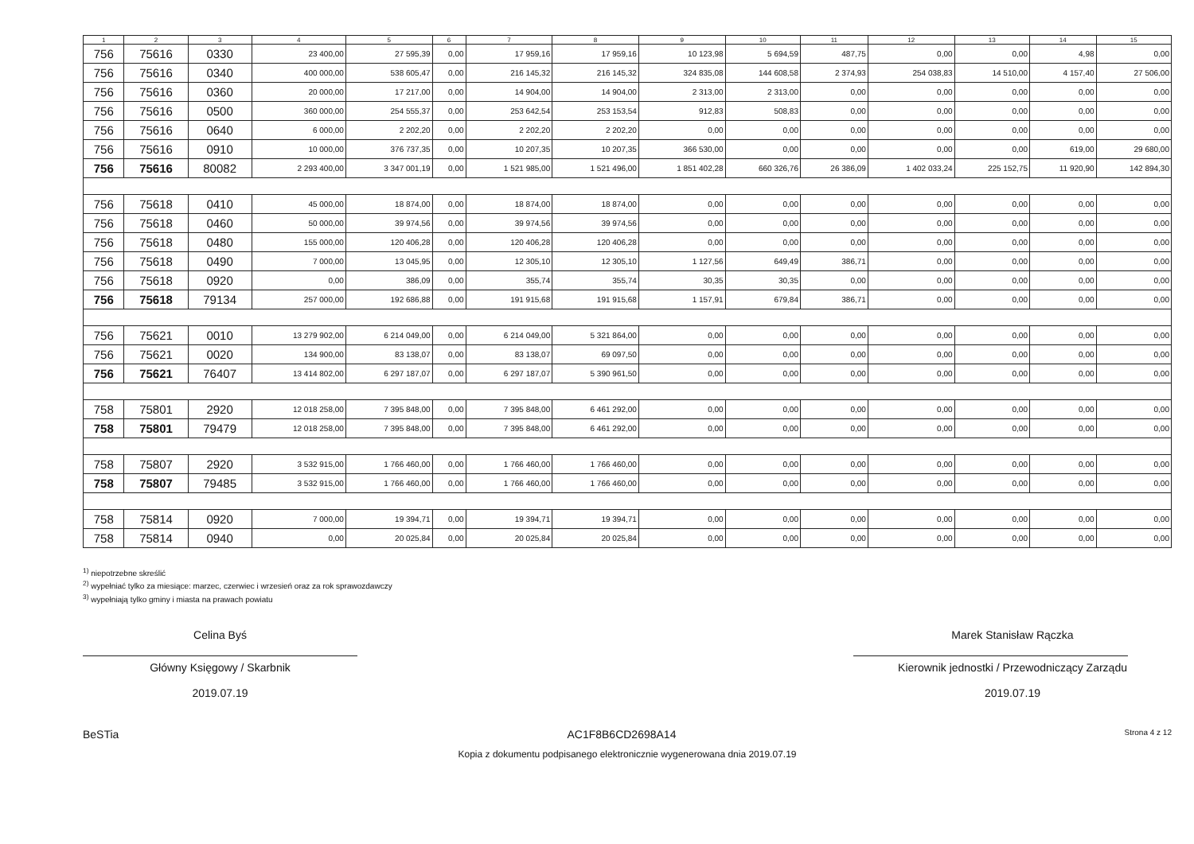| 1 | 2 | 3 | 4 | 5 | 6 | 7 | 8 | 9 | 10 | 11 | 12 | 13 | 14 | 15 |
| --- | --- | --- | --- | --- | --- | --- | --- | --- | --- | --- | --- | --- | --- | --- |
| 756 | 75616 | 0330 | 23 400,00 | 27 595,39 | 0,00 | 17 959,16 | 17 959,16 | 10 123,98 | 5 694,59 | 487,75 | 0,00 | 0,00 | 4,98 | 0,00 |
| 756 | 75616 | 0340 | 400 000,00 | 538 605,47 | 0,00 | 216 145,32 | 216 145,32 | 324 835,08 | 144 608,58 | 2 374,93 | 254 038,83 | 14 510,00 | 4 157,40 | 27 506,00 |
| 756 | 75616 | 0360 | 20 000,00 | 17 217,00 | 0,00 | 14 904,00 | 14 904,00 | 2 313,00 | 2 313,00 | 0,00 | 0,00 | 0,00 | 0,00 | 0,00 |
| 756 | 75616 | 0500 | 360 000,00 | 254 555,37 | 0,00 | 253 642,54 | 253 153,54 | 912,83 | 508,83 | 0,00 | 0,00 | 0,00 | 0,00 | 0,00 |
| 756 | 75616 | 0640 | 6 000,00 | 2 202,20 | 0,00 | 2 202,20 | 2 202,20 | 0,00 | 0,00 | 0,00 | 0,00 | 0,00 | 0,00 | 0,00 |
| 756 | 75616 | 0910 | 10 000,00 | 376 737,35 | 0,00 | 10 207,35 | 10 207,35 | 366 530,00 | 0,00 | 0,00 | 0,00 | 0,00 | 619,00 | 29 680,00 |
| 756 | 75616 | 80082 | 2 293 400,00 | 3 347 001,19 | 0,00 | 1 521 985,00 | 1 521 496,00 | 1 851 402,28 | 660 326,76 | 26 386,09 | 1 402 033,24 | 225 152,75 | 11 920,90 | 142 894,30 |
| 756 | 75618 | 0410 | 45 000,00 | 18 874,00 | 0,00 | 18 874,00 | 18 874,00 | 0,00 | 0,00 | 0,00 | 0,00 | 0,00 | 0,00 | 0,00 |
| 756 | 75618 | 0460 | 50 000,00 | 39 974,56 | 0,00 | 39 974,56 | 39 974,56 | 0,00 | 0,00 | 0,00 | 0,00 | 0,00 | 0,00 | 0,00 |
| 756 | 75618 | 0480 | 155 000,00 | 120 406,28 | 0,00 | 120 406,28 | 120 406,28 | 0,00 | 0,00 | 0,00 | 0,00 | 0,00 | 0,00 | 0,00 |
| 756 | 75618 | 0490 | 7 000,00 | 13 045,95 | 0,00 | 12 305,10 | 12 305,10 | 1 127,56 | 649,49 | 386,71 | 0,00 | 0,00 | 0,00 | 0,00 |
| 756 | 75618 | 0920 | 0,00 | 386,09 | 0,00 | 355,74 | 355,74 | 30,35 | 30,35 | 0,00 | 0,00 | 0,00 | 0,00 | 0,00 |
| 756 | 75618 | 79134 | 257 000,00 | 192 686,88 | 0,00 | 191 915,68 | 191 915,68 | 1 157,91 | 679,84 | 386,71 | 0,00 | 0,00 | 0,00 | 0,00 |
| 756 | 75621 | 0010 | 13 279 902,00 | 6 214 049,00 | 0,00 | 6 214 049,00 | 5 321 864,00 | 0,00 | 0,00 | 0,00 | 0,00 | 0,00 | 0,00 | 0,00 |
| 756 | 75621 | 0020 | 134 900,00 | 83 138,07 | 0,00 | 83 138,07 | 69 097,50 | 0,00 | 0,00 | 0,00 | 0,00 | 0,00 | 0,00 | 0,00 |
| 756 | 75621 | 76407 | 13 414 802,00 | 6 297 187,07 | 0,00 | 6 297 187,07 | 5 390 961,50 | 0,00 | 0,00 | 0,00 | 0,00 | 0,00 | 0,00 | 0,00 |
| 758 | 75801 | 2920 | 12 018 258,00 | 7 395 848,00 | 0,00 | 7 395 848,00 | 6 461 292,00 | 0,00 | 0,00 | 0,00 | 0,00 | 0,00 | 0,00 | 0,00 |
| 758 | 75801 | 79479 | 12 018 258,00 | 7 395 848,00 | 0,00 | 7 395 848,00 | 6 461 292,00 | 0,00 | 0,00 | 0,00 | 0,00 | 0,00 | 0,00 | 0,00 |
| 758 | 75807 | 2920 | 3 532 915,00 | 1 766 460,00 | 0,00 | 1 766 460,00 | 1 766 460,00 | 0,00 | 0,00 | 0,00 | 0,00 | 0,00 | 0,00 | 0,00 |
| 758 | 75807 | 79485 | 3 532 915,00 | 1 766 460,00 | 0,00 | 1 766 460,00 | 1 766 460,00 | 0,00 | 0,00 | 0,00 | 0,00 | 0,00 | 0,00 | 0,00 |
| 758 | 75814 | 0920 | 7 000,00 | 19 394,71 | 0,00 | 19 394,71 | 19 394,71 | 0,00 | 0,00 | 0,00 | 0,00 | 0,00 | 0,00 | 0,00 |
| 758 | 75814 | 0940 | 0,00 | 20 025,84 | 0,00 | 20 025,84 | 20 025,84 | 0,00 | 0,00 | 0,00 | 0,00 | 0,00 | 0,00 | 0,00 |
<sup>1)</sup> niepotrzebne skreślić
<sup>2)</sup> wypełniać tylko za miesiące: marzec, czerwiec i wrzesień oraz za rok sprawozdawczy
<sup>3)</sup> wypełniają tylko gminy i miasta na prawach powiatu
Celina Byś
Główny Księgowy / Skarbnik
2019.07.19
Marek Stanisław Rączka
Kierownik jednostki / Przewodniczący Zarządu
2019.07.19
BeSTia AC1F8B6CD2698A14 Strona 4 z 12
Kopia z dokumentu podpisanego elektronicznie wygenerowana dnia 2019.07.19